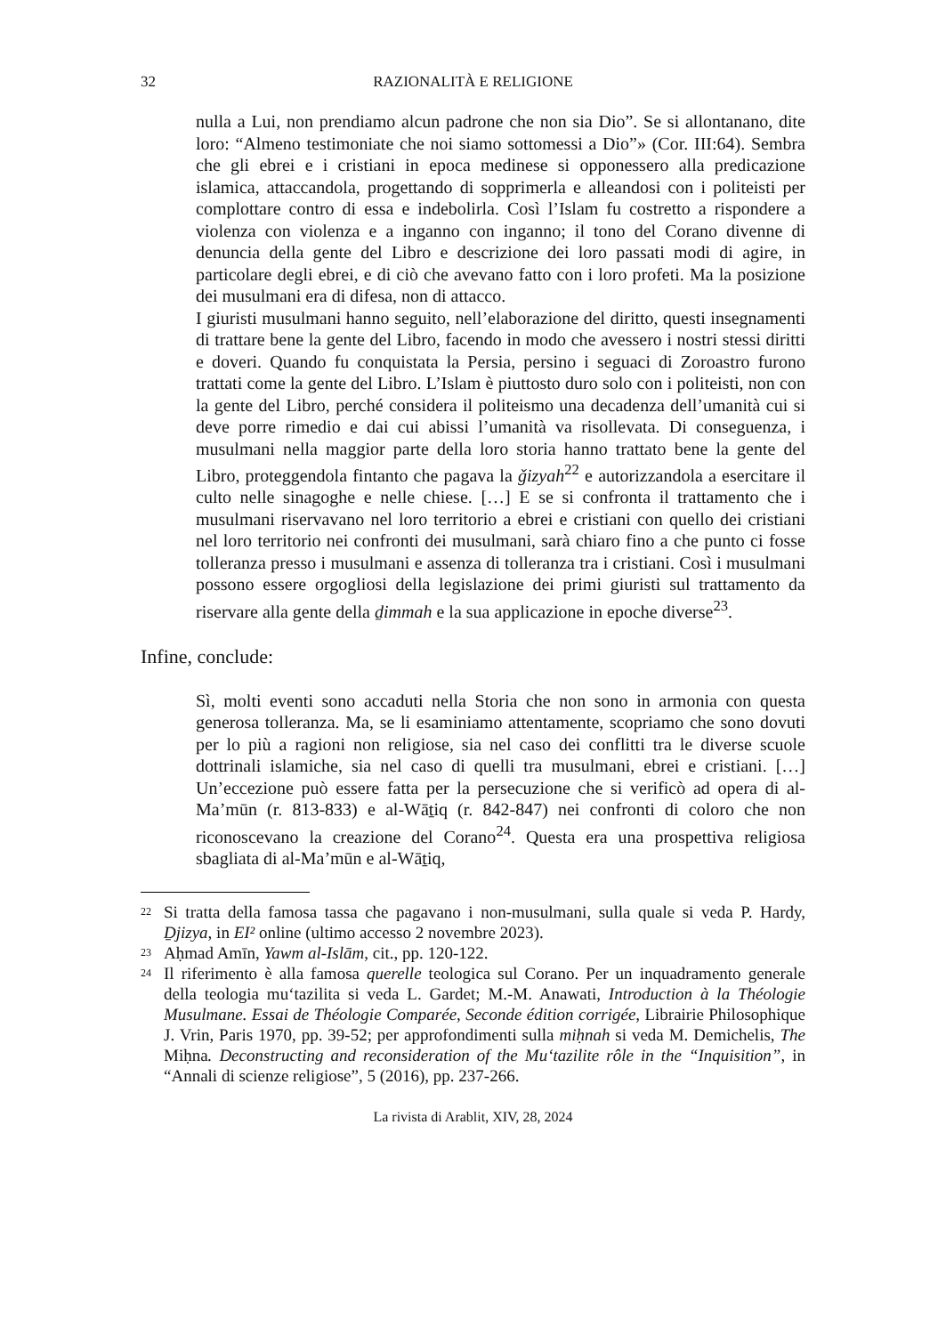32 RAZIONALITÀ E RELIGIONE
nulla a Lui, non prendiamo alcun padrone che non sia Dio”. Se si allontanano, dite loro: “Almeno testimoniate che noi siamo sottomessi a Dio”» (Cor. III:64). Sembra che gli ebrei e i cristiani in epoca medinese si opponessero alla predicazione islamica, attaccandola, progettando di sopprimerla e alleandosi con i politeisti per complottare contro di essa e indebolirla. Così l’Islam fu costretto a rispondere a violenza con violenza e a inganno con inganno; il tono del Corano divenne di denuncia della gente del Libro e descrizione dei loro passati modi di agire, in particolare degli ebrei, e di ciò che avevano fatto con i loro profeti. Ma la posizione dei musulmani era di difesa, non di attacco.
I giuristi musulmani hanno seguito, nell’elaborazione del diritto, questi insegnamenti di trattare bene la gente del Libro, facendo in modo che avessero i nostri stessi diritti e doveri. Quando fu conquistata la Persia, persino i seguaci di Zoroastro furono trattati come la gente del Libro. L’Islam è piuttosto duro solo con i politeisti, non con la gente del Libro, perché considera il politeismo una decadenza dell’umanità cui si deve porre rimedio e dai cui abissi l’umanità va risollevata. Di conseguenza, i musulmani nella maggior parte della loro storia hanno trattato bene la gente del Libro, proteggendola fintanto che pagava la ǧizyah<sup>22</sup> e autorizzandola a esercitare il culto nelle sinagoghe e nelle chiese. […] E se si confronta il trattamento che i musulmani riservavano nel loro territorio a ebrei e cristiani con quello dei cristiani nel loro territorio nei confronti dei musulmani, sarà chiaro fino a che punto ci fosse tolleranza presso i musulmani e assenza di tolleranza tra i cristiani. Così i musulmani possono essere orgogliosi della legislazione dei primi giuristi sul trattamento da riservare alla gente della ḏimmah e la sua applicazione in epoche diverse<sup>23</sup>.
Infine, conclude:
Sì, molti eventi sono accaduti nella Storia che non sono in armonia con questa generosa tolleranza. Ma, se li esaminiamo attentamente, scopriamo che sono dovuti per lo più a ragioni non religiose, sia nel caso dei conflitti tra le diverse scuole dottrinali islamiche, sia nel caso di quelli tra musulmani, ebrei e cristiani. […] Un’eccezione può essere fatta per la persecuzione che si verificò ad opera di al-Ma’mūn (r. 813-833) e al-Wāṯiq (r. 842-847) nei confronti di coloro che non riconoscevano la creazione del Corano<sup>24</sup>. Questa era una prospettiva religiosa sbagliata di al-Ma’mūn e al-Wāṯiq,
22 Si tratta della famosa tassa che pagavano i non-musulmani, sulla quale si veda P. Hardy, Ḏjizya, in EI² online (ultimo accesso 2 novembre 2023).
23 Aḥmad Amīn, Yawm al-Islām, cit., pp. 120-122.
24 Il riferimento è alla famosa querelle teologica sul Corano. Per un inquadramento generale della teologia mu‘tazilita si veda L. Gardet; M.-M. Anawati, Introduction à la Théologie Musulmane. Essai de Théologie Comparée, Seconde édition corrigée, Librairie Philosophique J. Vrin, Paris 1970, pp. 39-52; per approfondimenti sulla miḥnah si veda M. Demichelis, The Miḥna. Deconstructing and reconsideration of the Mu‘tazilite rôle in the “Inquisition”, in “Annali di scienze religiose”, 5 (2016), pp. 237-266.
La rivista di Arablit, XIV, 28, 2024